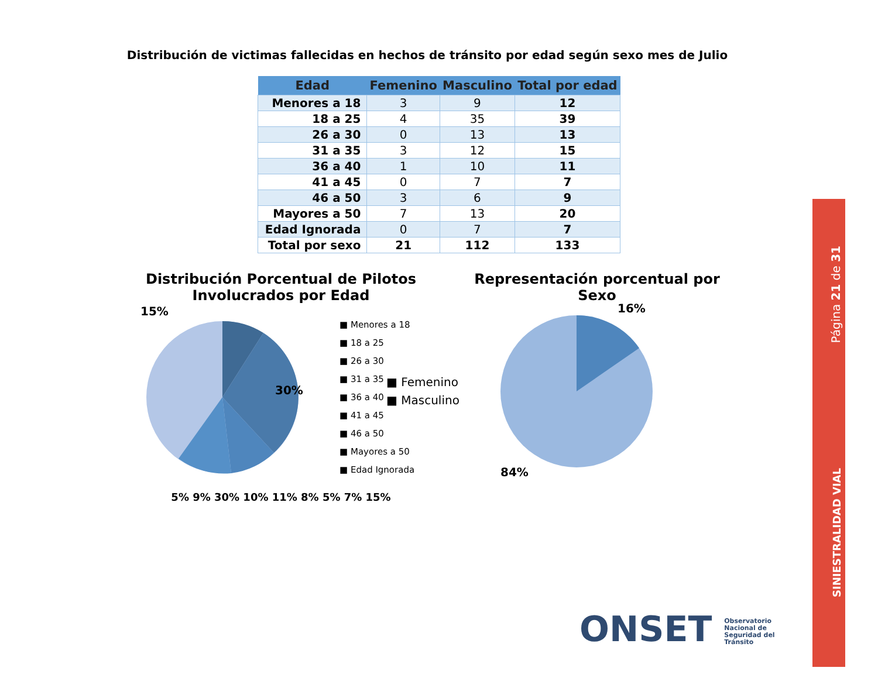Distribución de victimas fallecidas en hechos de tránsito por edad según sexo mes de Julio
| Edad | Femenino | Masculino | Total por edad |
| --- | --- | --- | --- |
| Menores a 18 | 3 | 9 | 12 |
| 18 a 25 | 4 | 35 | 39 |
| 26 a 30 | 0 | 13 | 13 |
| 31 a 35 | 3 | 12 | 15 |
| 36 a 40 | 1 | 10 | 11 |
| 41 a 45 | 0 | 7 | 7 |
| 46 a 50 | 3 | 6 | 9 |
| Mayores a 50 | 7 | 13 | 20 |
| Edad Ignorada | 0 | 7 | 7 |
| Total por sexo | 21 | 112 | 133 |
Distribución Porcentual de Pilotos
Involucrados por Edad
15%
30%
■ Menores a 18
■ 18 a 25
■ 26 a 30
■ 31 a 35
■ 36 a 40
■ 41 a 45
■ 46 a 50
■ Mayores a 50
■ Edad Ignorada
5% 9% 30% 10% 11% 8% 5% 7% 15%
Representación porcentual por
Sexo
■ Femenino
■ Masculino
16%
84%
Página 21 de 31
SINIESTRALIDAD VIAL
ONSET Observatorio Nacional de Seguridad del Tránsito